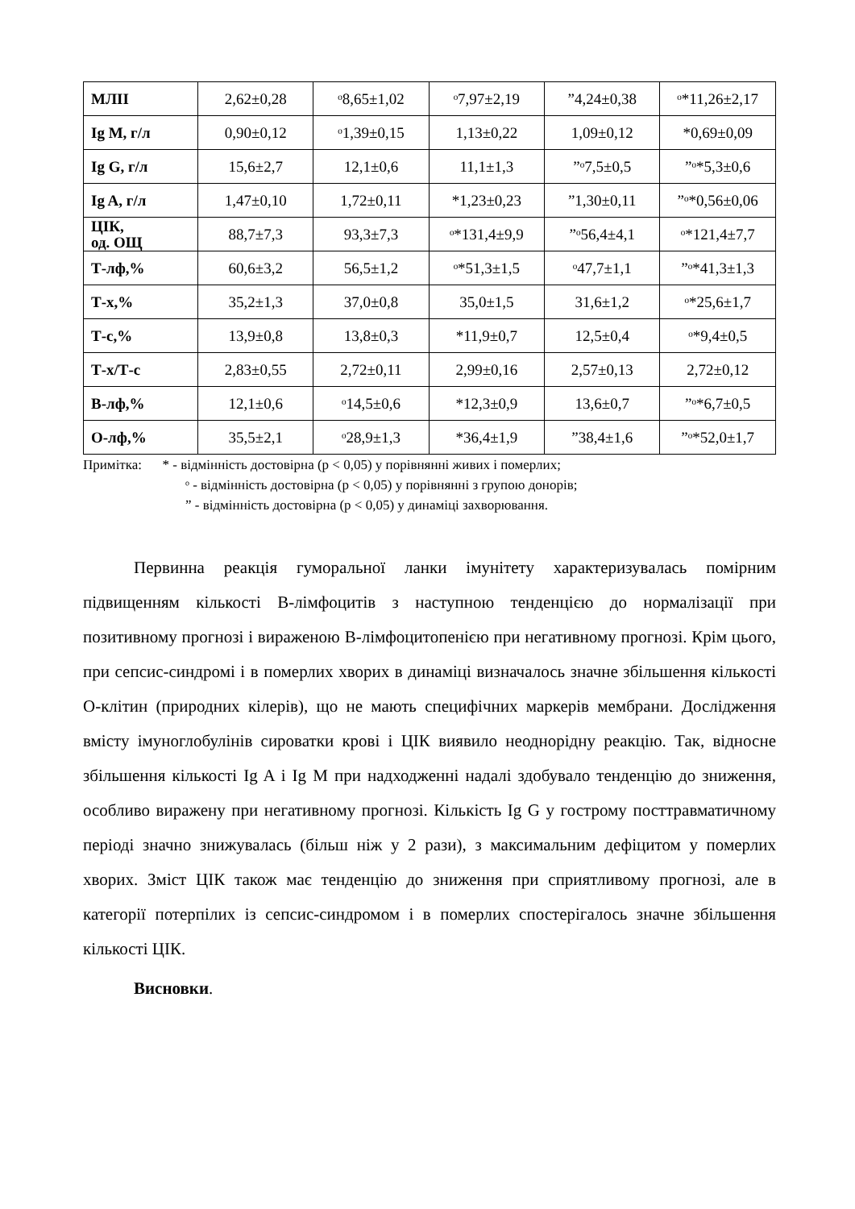| МЛІІ | 2,62±0,28 | ᵒ8,65±1,02 | ᵒ7,97±2,19 | ”4,24±0,38 | ᵒ*11,26±2,17 |
| Ig M, г/л | 0,90±0,12 | ᵒ1,39±0,15 | 1,13±0,22 | 1,09±0,12 | *0,69±0,09 |
| Ig G, г/л | 15,6±2,7 | 12,1±0,6 | 11,1±1,3 | ”ᵒ7,5±0,5 | ”ᵒ*5,3±0,6 |
| Ig A, г/л | 1,47±0,10 | 1,72±0,11 | *1,23±0,23 | ”1,30±0,11 | ”ᵒ*0,56±0,06 |
| ЦІК, од. ОЩ | 88,7±7,3 | 93,3±7,3 | ᵒ*131,4±9,9 | ”ᵒ56,4±4,1 | ᵒ*121,4±7,7 |
| Т-лф,% | 60,6±3,2 | 56,5±1,2 | ᵒ*51,3±1,5 | ᵒ47,7±1,1 | ”ᵒ*41,3±1,3 |
| Т-х,% | 35,2±1,3 | 37,0±0,8 | 35,0±1,5 | 31,6±1,2 | ᵒ*25,6±1,7 |
| Т-с,% | 13,9±0,8 | 13,8±0,3 | *11,9±0,7 | 12,5±0,4 | ᵒ*9,4±0,5 |
| Т-х/Т-с | 2,83±0,55 | 2,72±0,11 | 2,99±0,16 | 2,57±0,13 | 2,72±0,12 |
| В-лф,% | 12,1±0,6 | ᵒ14,5±0,6 | *12,3±0,9 | 13,6±0,7 | ”ᵒ*6,7±0,5 |
| О-лф,% | 35,5±2,1 | ᵒ28,9±1,3 | *36,4±1,9 | ”38,4±1,6 | ”ᵒ*52,0±1,7 |
Примітка: * - відмінність достовірна (p < 0,05) у порівнянні живих і померлих;
ᵒ - відмінність достовірна (p < 0,05) у порівнянні з групою донорів;
” - відмінність достовірна (p < 0,05) у динаміці захворювання.
Первинна реакція гуморальної ланки імунітету характеризувалась помірним підвищенням кількості В-лімфоцитів з наступною тенденцією до нормалізації при позитивному прогнозі і вираженою В-лімфоцитопенією при негативному прогнозі. Крім цього, при сепсис-синдромі і в померлих хворих в динаміці визначалось значне збільшення кількості О-клітин (природних кілерів), що не мають специфічних маркерів мембрани. Дослідження вмісту імуноглобулінів сироватки крові і ЦІК виявило неоднорідну реакцію. Так, відносне збільшення кількості Ig A і Ig M при надходженні надалі здобувало тенденцію до зниження, особливо виражену при негативному прогнозі. Кількість Ig G у гострому посттравматичному періоді значно знижувалась (більш ніж у 2 рази), з максимальним дефіцитом у померлих хворих. Зміст ЦІК також має тенденцію до зниження при сприятливому прогнозі, але в категорії потерпілих із сепсис-синдромом і в померлих спостерігалось значне збільшення кількості ЦІК.
Висновки.